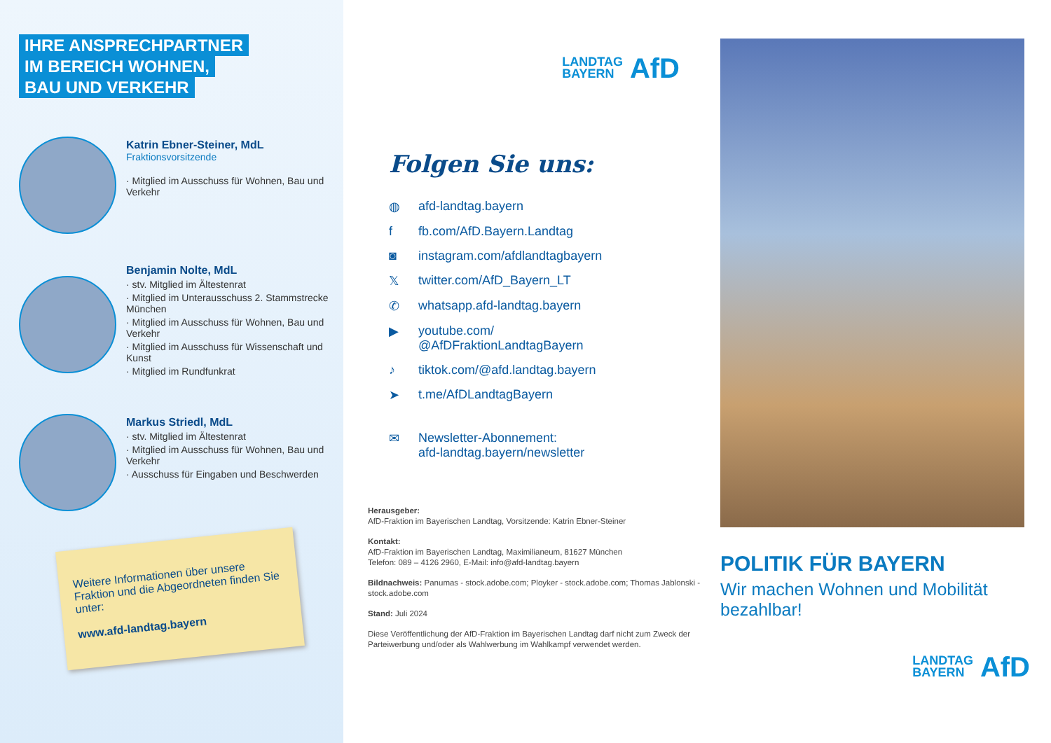IHRE ANSPRECHPARTNER
IM BEREICH WOHNEN,
BAU UND VERKEHR
Katrin Ebner-Steiner, MdL
Fraktionsvorsitzende
· Mitglied im Ausschuss für Wohnen, Bau und Verkehr
Benjamin Nolte, MdL
· stv. Mitglied im Ältestenrat
· Mitglied im Unterausschuss 2. Stammstrecke München
· Mitglied im Ausschuss für Wohnen, Bau und Verkehr
· Mitglied im Ausschuss für Wissenschaft und Kunst
· Mitglied im Rundfunkrat
Markus Striedl, MdL
· stv. Mitglied im Ältestenrat
· Mitglied im Ausschuss für Wohnen, Bau und Verkehr
· Ausschuss für Eingaben und Beschwerden
Weitere Informationen über unsere Fraktion und die Abgeordneten finden Sie unter:
www.afd-landtag.bayern
LANDTAG
BAYERN AfD
Folgen Sie uns:
◍ afd-landtag.bayern
f fb.com/AfD.Bayern.Landtag
◙ instagram.com/afdlandtagbayern
𝕏twitter.com/AfD_Bayern_LT
✆ whatsapp.afd-landtag.bayern
▶ youtube.com/
@AfDFraktionLandtagBayern
♪ tiktok.com/@afd.landtag.bayern
➤ t.me/AfDLandtagBayern
✉ Newsletter-Abonnement:
afd-landtag.bayern/newsletter
Herausgeber:
AfD-Fraktion im Bayerischen Landtag, Vorsitzende: Katrin Ebner-Steiner
Kontakt:
AfD-Fraktion im Bayerischen Landtag, Maximilianeum, 81627 München
Telefon: 089 – 4126 2960, E-Mail: info@afd-landtag.bayern
Bildnachweis: Panumas - stock.adobe.com; Ployker - stock.adobe.com; Thomas Jablonski - stock.adobe.com
Stand: Juli 2024
Diese Veröffentlichung der AfD-Fraktion im Bayerischen Landtag darf nicht zum Zweck der Parteiwerbung und/oder als Wahlwerbung im Wahlkampf verwendet werden.
POLITIK FÜR BAYERN
Wir machen Wohnen und Mobilität bezahlbar!
LANDTAG
BAYERN AfD